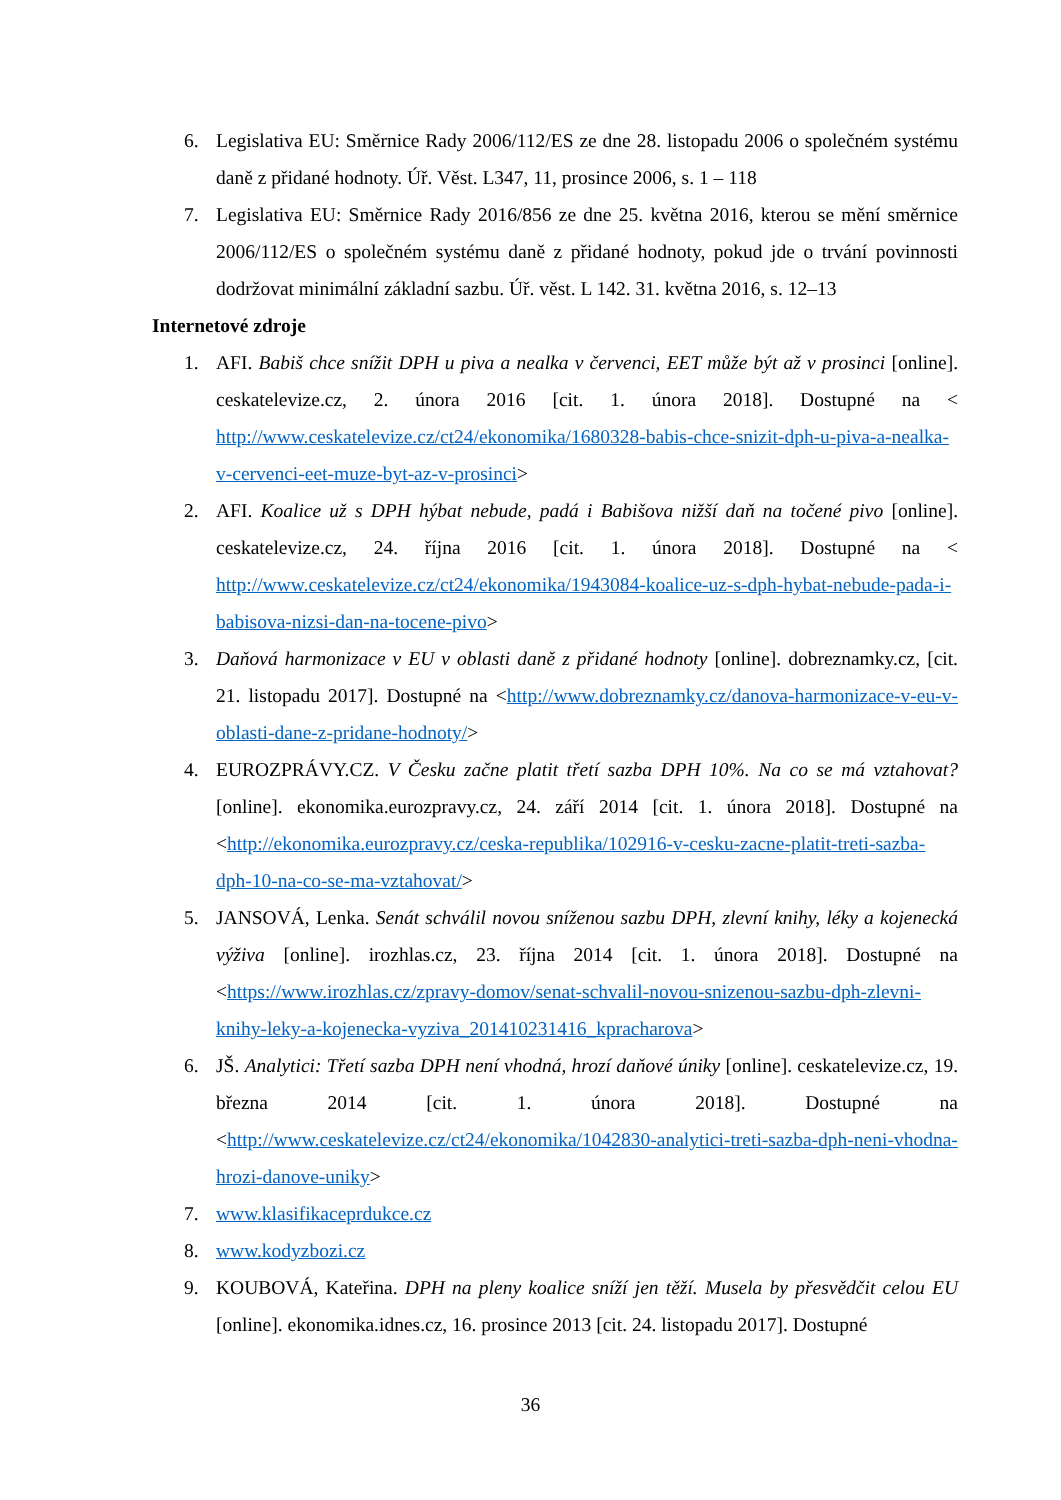6. Legislativa EU: Směrnice Rady 2006/112/ES ze dne 28. listopadu 2006 o společném systému daně z přidané hodnoty. Úř. Věst. L347, 11, prosince 2006, s. 1 – 118
7. Legislativa EU: Směrnice Rady 2016/856 ze dne 25. května 2016, kterou se mění směrnice 2006/112/ES o společném systému daně z přidané hodnoty, pokud jde o trvání povinnosti dodržovat minimální základní sazbu. Úř. věst. L 142. 31. května 2016, s. 12–13
Internetové zdroje
1. AFI. Babiš chce snížit DPH u piva a nealka v červenci, EET může být až v prosinci [online]. ceskatelevize.cz, 2. února 2016 [cit. 1. února 2018]. Dostupné na < http://www.ceskatelevize.cz/ct24/ekonomika/1680328-babis-chce-snizit-dph-u-piva-a-nealka-v-cervenci-eet-muze-byt-az-v-prosinci>
2. AFI. Koalice už s DPH hýbat nebude, padá i Babišova nižší daň na točené pivo [online]. ceskatelevize.cz, 24. října 2016 [cit. 1. února 2018]. Dostupné na < http://www.ceskatelevize.cz/ct24/ekonomika/1943084-koalice-uz-s-dph-hybat-nebude-pada-i-babisova-nizsi-dan-na-tocene-pivo>
3. Daňová harmonizace v EU v oblasti daně z přidané hodnoty [online]. dobreznamky.cz, [cit. 21. listopadu 2017]. Dostupné na <http://www.dobreznamky.cz/danova-harmonizace-v-eu-v-oblasti-dane-z-pridane-hodnoty/>
4. EUROZPRÁVY.CZ. V Česku začne platit třetí sazba DPH 10%. Na co se má vztahovat? [online]. ekonomika.eurozpravy.cz, 24. září 2014 [cit. 1. února 2018]. Dostupné na <http://ekonomika.eurozpravy.cz/ceska-republika/102916-v-cesku-zacne-platit-treti-sazba-dph-10-na-co-se-ma-vztahovat/>
5. JANSOVÁ, Lenka. Senát schválil novou sníženou sazbu DPH, zlevní knihy, léky a kojenecká výživa [online]. irozhlas.cz, 23. října 2014 [cit. 1. února 2018]. Dostupné na <https://www.irozhlas.cz/zpravy-domov/senat-schvalil-novou-snizenou-sazbu-dph-zlevni-knihy-leky-a-kojenecka-vyziva_201410231416_kpracharova>
6. JŠ. Analytici: Třetí sazba DPH není vhodná, hrozí daňové úniky [online]. ceskatelevize.cz, 19. března 2014 [cit. 1. února 2018]. Dostupné na <http://www.ceskatelevize.cz/ct24/ekonomika/1042830-analytici-treti-sazba-dph-neni-vhodna-hrozi-danove-uniky>
7. www.klasifikaceprdukce.cz
8. www.kodyzbozi.cz
9. KOUBOVÁ, Kateřina. DPH na pleny koalice sníží jen těží. Musela by přesvědčit celou EU [online]. ekonomika.idnes.cz, 16. prosince 2013 [cit. 24. listopadu 2017]. Dostupné
36